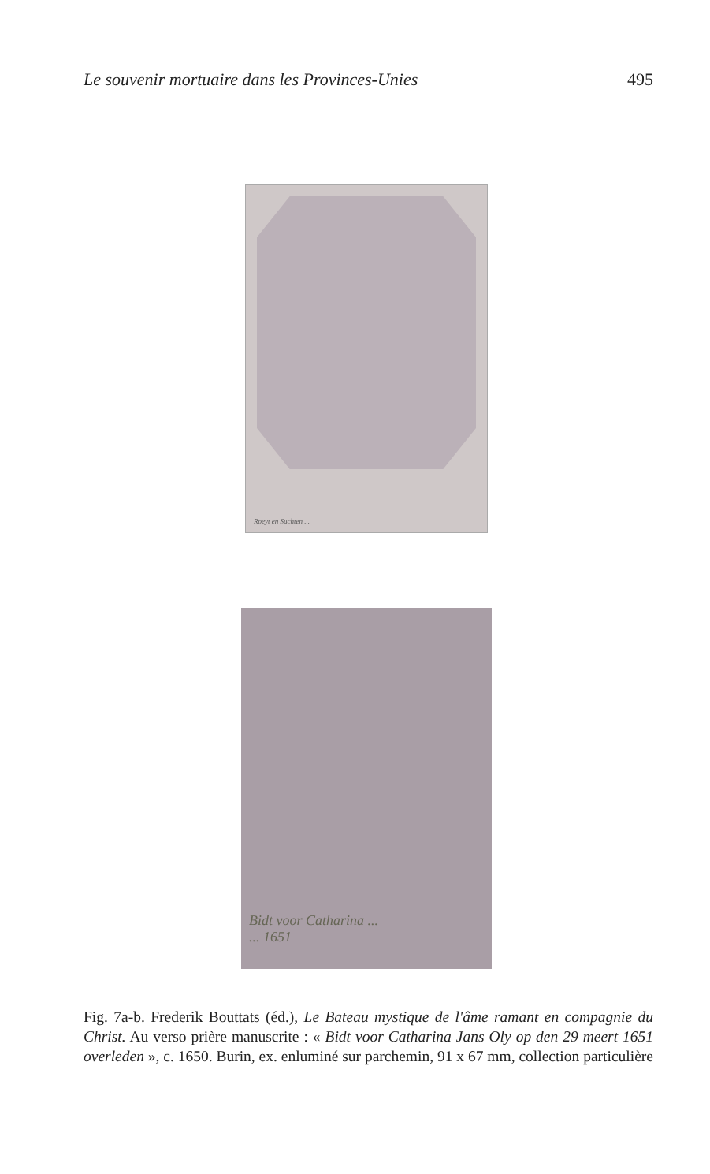Le souvenir mortuaire dans les Provinces-Unies 495
Roeyt en Suchten ...
Bidt voor Catharina ...
... 1651
Fig. 7a-b. Frederik Bouttats (éd.), Le Bateau mystique de l'âme ramant en compagnie du Christ. Au verso prière manuscrite : « Bidt voor Catharina Jans Oly op den 29 meert 1651 overleden », c. 1650. Burin, ex. enluminé sur parchemin, 91 x 67 mm, collection particulière